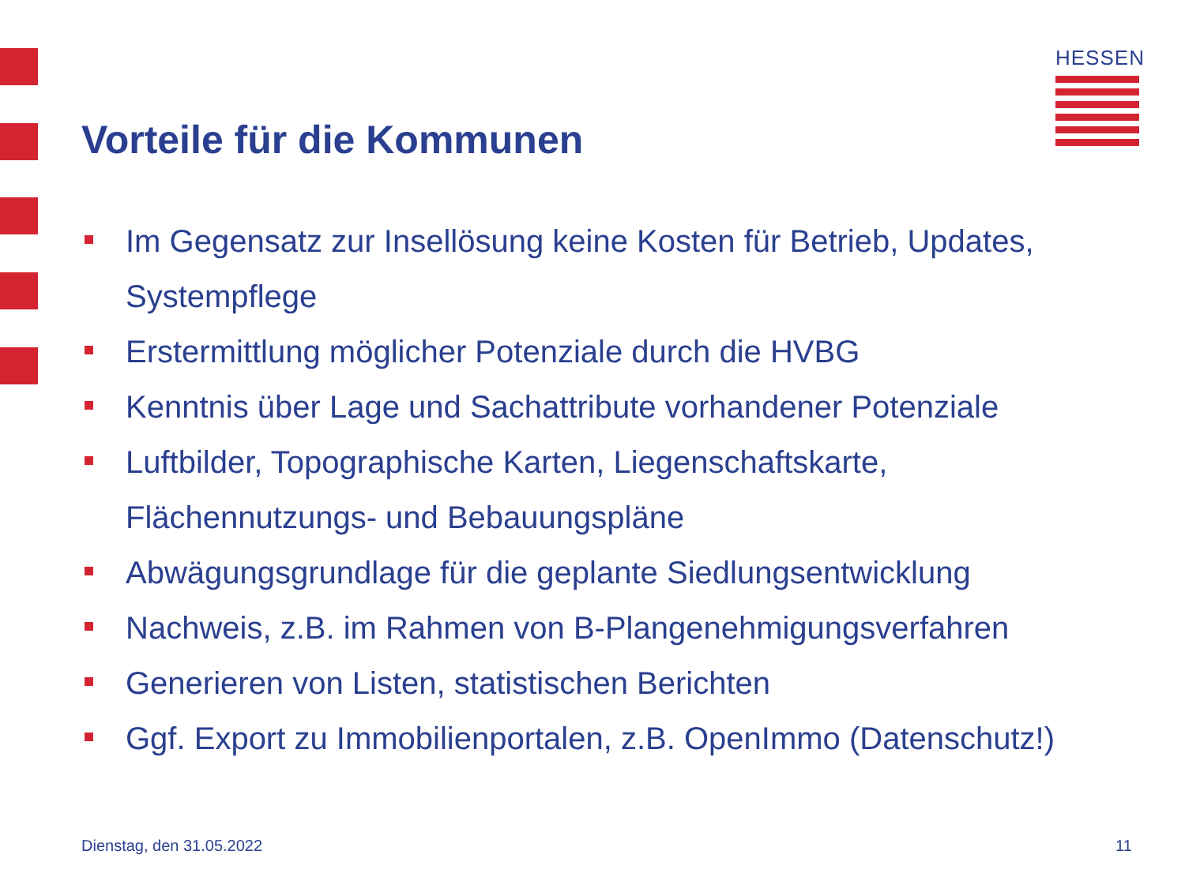HESSEN
Vorteile für die Kommunen
Im Gegensatz zur Insellösung keine Kosten für Betrieb, Updates, Systempflege
Erstermittlung möglicher Potenziale durch die HVBG
Kenntnis über Lage und Sachattribute vorhandener Potenziale
Luftbilder, Topographische Karten, Liegenschaftskarte, Flächennutzungs- und Bebauungspläne
Abwägungsgrundlage für die geplante Siedlungsentwicklung
Nachweis, z.B. im Rahmen von B-Plangenehmigungsverfahren
Generieren von Listen, statistischen Berichten
Ggf. Export zu Immobilienportalen, z.B. OpenImmo (Datenschutz!)
Dienstag, den 31.05.2022 11